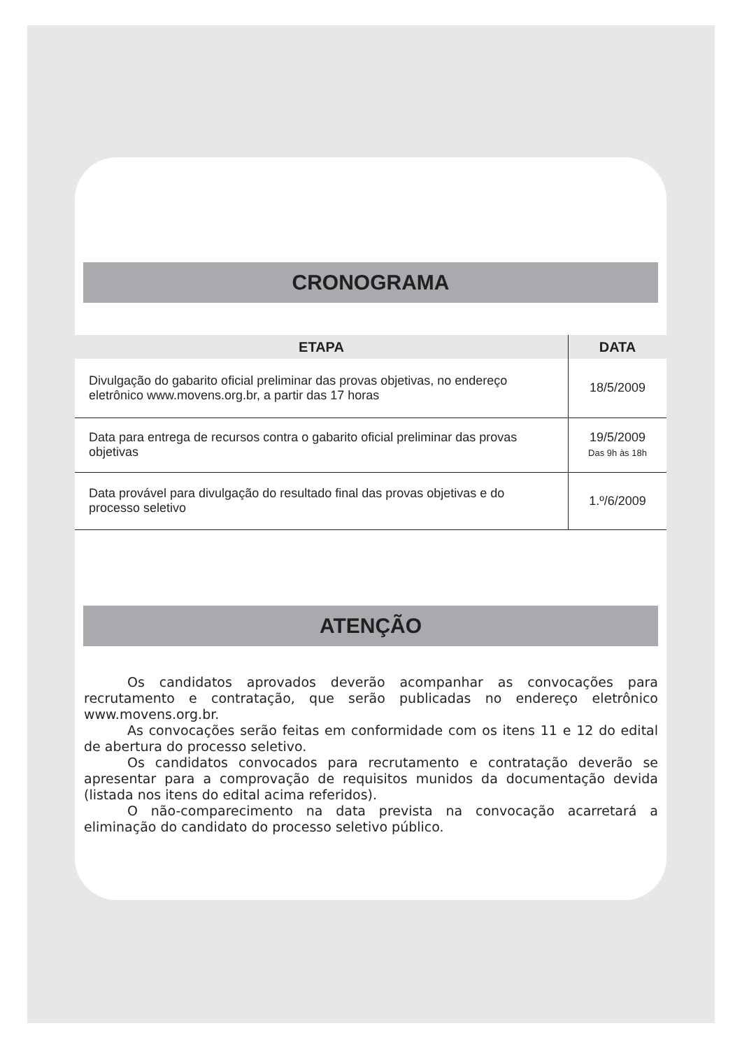CRONOGRAMA
| ETAPA | DATA |
| --- | --- |
| Divulgação do gabarito oficial preliminar das provas objetivas, no endereço eletrônico www.movens.org.br, a partir das 17 horas | 18/5/2009 |
| Data para entrega de recursos contra o gabarito oficial preliminar das provas objetivas | 19/5/2009 Das 9h às 18h |
| Data provável para divulgação do resultado final das provas objetivas e do processo seletivo | 1.º/6/2009 |
ATENÇÃO
Os candidatos aprovados deverão acompanhar as convocações para recrutamento e contratação, que serão publicadas no endereço eletrônico www.movens.org.br.
As convocações serão feitas em conformidade com os itens 11 e 12 do edital de abertura do processo seletivo.
Os candidatos convocados para recrutamento e contratação deverão se apresentar para a comprovação de requisitos munidos da documentação devida (listada nos itens do edital acima referidos).
O não-comparecimento na data prevista na convocação acarretará a eliminação do candidato do processo seletivo público.